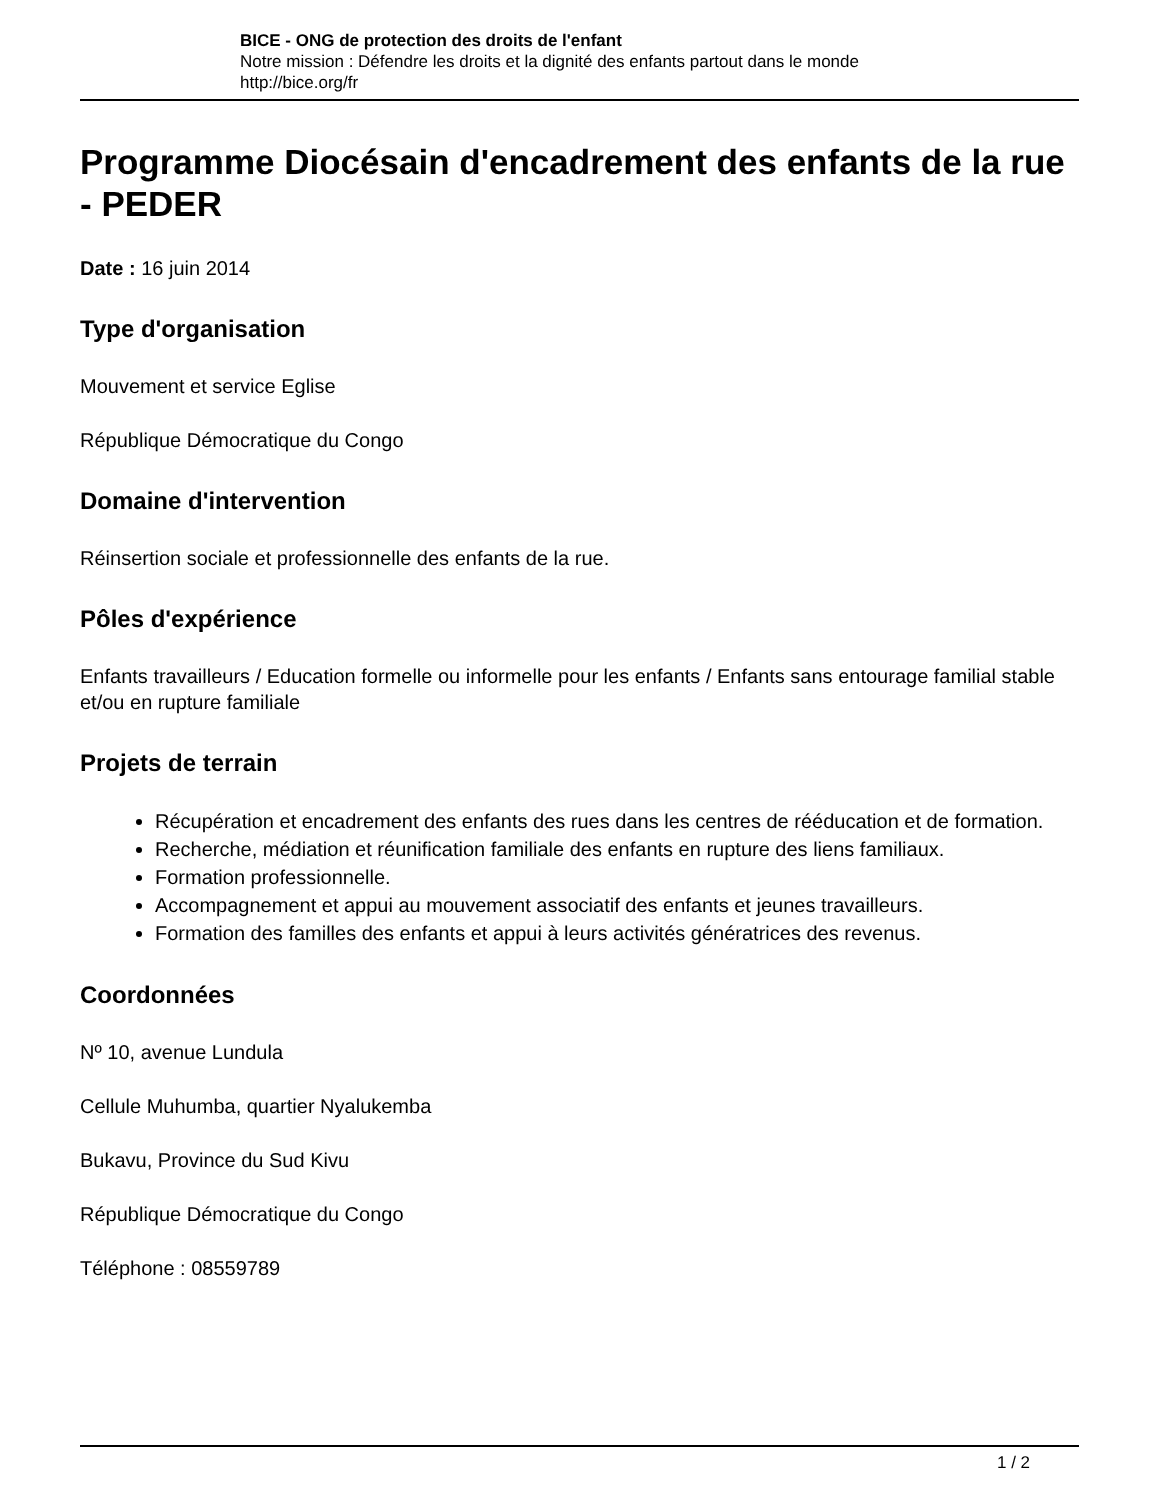BICE - ONG de protection des droits de l'enfant
Notre mission : Défendre les droits et la dignité des enfants partout dans le monde
http://bice.org/fr
Programme Diocésain d'encadrement des enfants de la rue - PEDER
Date : 16 juin 2014
Type d'organisation
Mouvement et service Eglise
République Démocratique du Congo
Domaine d'intervention
Réinsertion sociale et professionnelle des enfants de la rue.
Pôles d'expérience
Enfants travailleurs / Education formelle ou informelle pour les enfants / Enfants sans entourage familial stable et/ou en rupture familiale
Projets de terrain
Récupération et encadrement des enfants des rues dans les centres de rééducation et de formation.
Recherche, médiation et réunification familiale des enfants en rupture des liens familiaux.
Formation professionnelle.
Accompagnement et appui au mouvement associatif des enfants et jeunes travailleurs.
Formation des familles des enfants et appui à leurs activités génératrices des revenus.
Coordonnées
Nº 10, avenue Lundula
Cellule Muhumba, quartier Nyalukemba
Bukavu, Province du Sud Kivu
République Démocratique du Congo
Téléphone : 08559789
1 / 2